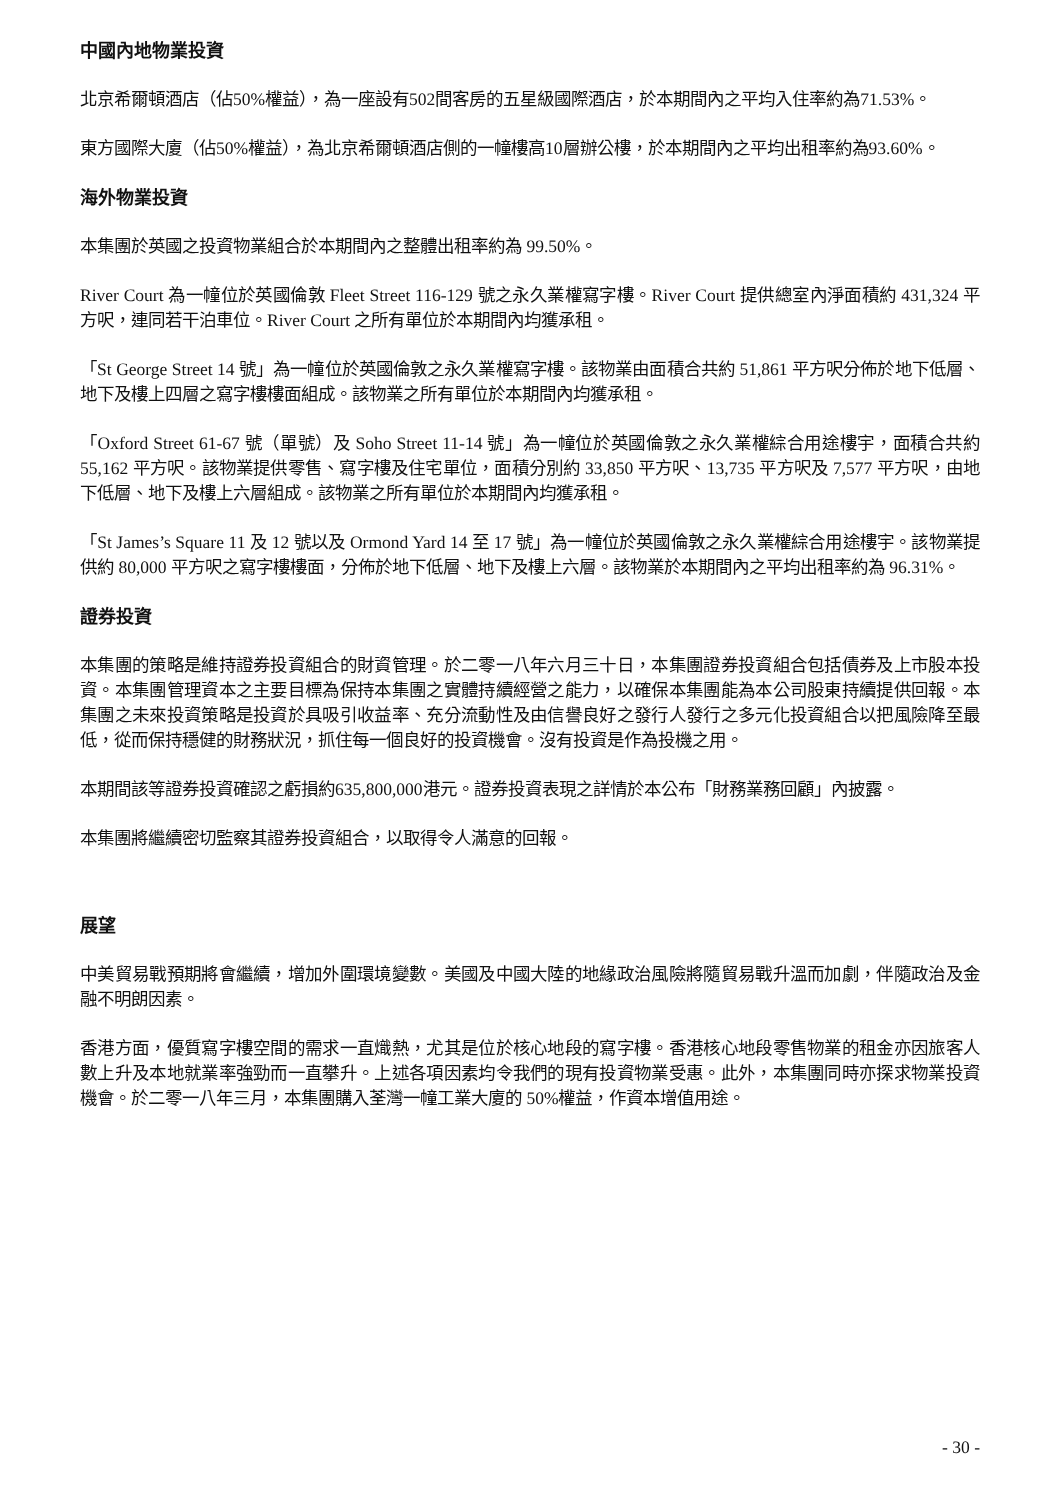中國內地物業投資
北京希爾頓酒店（佔50%權益），為一座設有502間客房的五星級國際酒店，於本期間內之平均入住率約為71.53%。
東方國際大廈（佔50%權益），為北京希爾頓酒店側的一幢樓高10層辦公樓，於本期間內之平均出租率約為93.60%。
海外物業投資
本集團於英國之投資物業組合於本期間內之整體出租率約為 99.50%。
River Court 為一幢位於英國倫敦 Fleet Street 116-129 號之永久業權寫字樓。River Court 提供總室內淨面積約 431,324 平方呎，連同若干泊車位。River Court 之所有單位於本期間內均獲承租。
「St George Street 14 號」為一幢位於英國倫敦之永久業權寫字樓。該物業由面積合共約 51,861 平方呎分佈於地下低層、地下及樓上四層之寫字樓樓面組成。該物業之所有單位於本期間內均獲承租。
「Oxford Street 61-67 號（單號）及 Soho Street 11-14 號」為一幢位於英國倫敦之永久業權綜合用途樓宇，面積合共約 55,162 平方呎。該物業提供零售、寫字樓及住宅單位，面積分別約 33,850 平方呎、13,735 平方呎及 7,577 平方呎，由地下低層、地下及樓上六層組成。該物業之所有單位於本期間內均獲承租。
「St James’s Square 11 及 12 號以及 Ormond Yard 14 至 17 號」為一幢位於英國倫敦之永久業權綜合用途樓宇。該物業提供約 80,000 平方呎之寫字樓樓面，分佈於地下低層、地下及樓上六層。該物業於本期間內之平均出租率約為 96.31%。
證券投資
本集團的策略是維持證券投資組合的財資管理。於二零一八年六月三十日，本集團證券投資組合包括債券及上市股本投資。本集團管理資本之主要目標為保持本集團之實體持續經營之能力，以確保本集團能為本公司股東持續提供回報。本集團之未來投資策略是投資於具吸引收益率、充分流動性及由信譽良好之發行人發行之多元化投資組合以把風險降至最低，從而保持穩健的財務狀況，抓住每一個良好的投資機會。沒有投資是作為投機之用。
本期間該等證券投資確認之虧損約635,800,000港元。證券投資表現之詳情於本公布「財務業務回顧」內披露。
本集團將繼續密切監察其證券投資組合，以取得令人滿意的回報。
展望
中美貿易戰預期將會繼續，增加外圍環境變數。美國及中國大陸的地緣政治風險將隨貿易戰升溫而加劇，伴隨政治及金融不明朗因素。
香港方面，優質寫字樓空間的需求一直熾熱，尤其是位於核心地段的寫字樓。香港核心地段零售物業的租金亦因旅客人數上升及本地就業率強勁而一直攀升。上述各項因素均令我們的現有投資物業受惠。此外，本集團同時亦探求物業投資機會。於二零一八年三月，本集團購入荃灣一幢工業大廈的 50%權益，作資本增值用途。
- 30 -